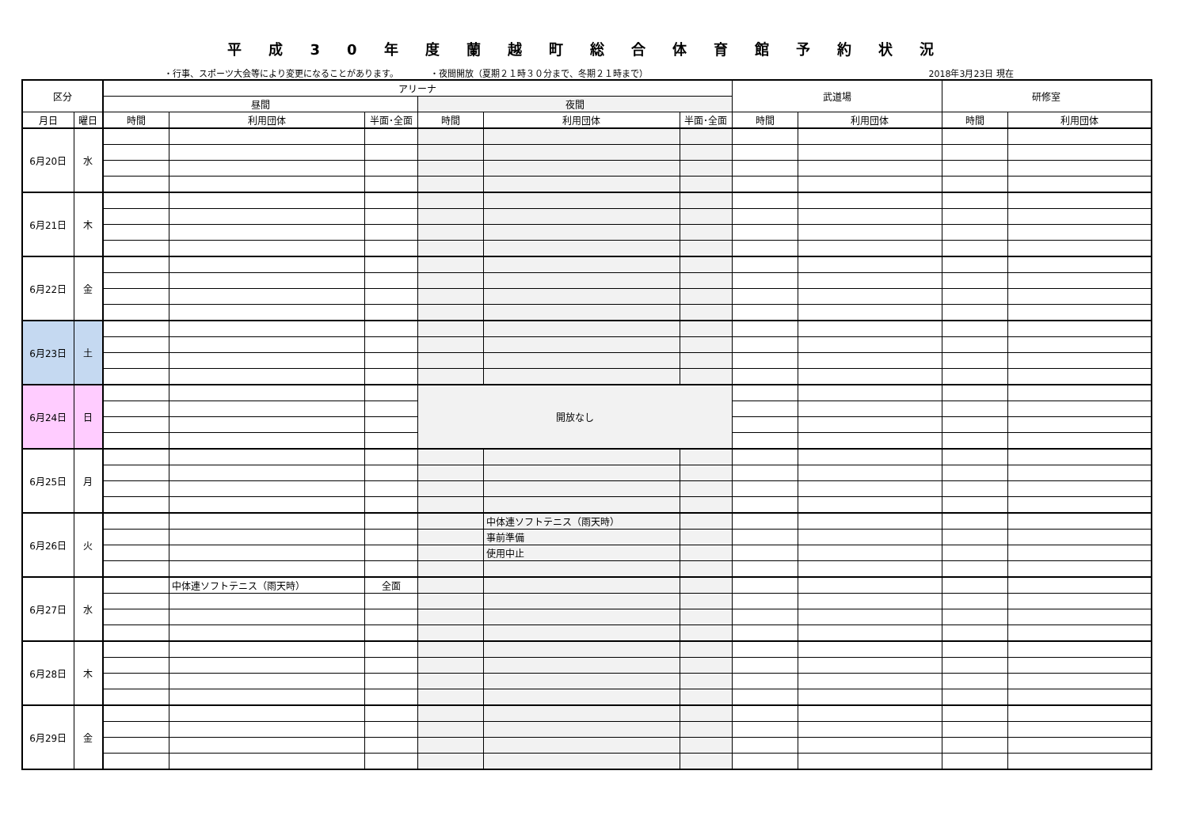平成30年度蘭越町総合体育館予約状況
・行事、スポーツ大会等により変更になることがあります。 ・夜間開放（夏期２１時３０分まで、冬期２１時まで） 2018年3月23日 現在
| 区分 | | アリーナ | | | | | | 武道場 | | 研修室 | |
| --- | --- | --- | --- | --- | --- | --- | --- | --- | --- | --- | --- |
| | | 昼間 | | | 夜間 | | | | | | |
| 月日 | 曜日 | 時間 | 利用団体 | 半面･全面 | 時間 | 利用団体 | 半面･全面 | 時間 | 利用団体 | 時間 | 利用団体 |
| 6月20日 | 水 | | | | | | | | | | |
| 6月21日 | 木 | | | | | | | | | | |
| 6月22日 | 金 | | | | | | | | | | |
| 6月23日 | 土 | | | | | | | | | | |
| 6月24日 | 日 | | | | 開放なし | | | | | | |
| 6月25日 | 月 | | | | | | | | | | |
| 6月26日 | 火 | | | | | 中体連ソフトテニス（雨天時） | | | | | |
| | | | | | | 事前準備 | | | | | |
| | | | | | | 使用中止 | | | | | |
| 6月27日 | 水 | | 中体連ソフトテニス（雨天時） | 全面 | | | | | | | |
| 6月28日 | 木 | | | | | | | | | | |
| 6月29日 | 金 | | | | | | | | | | |